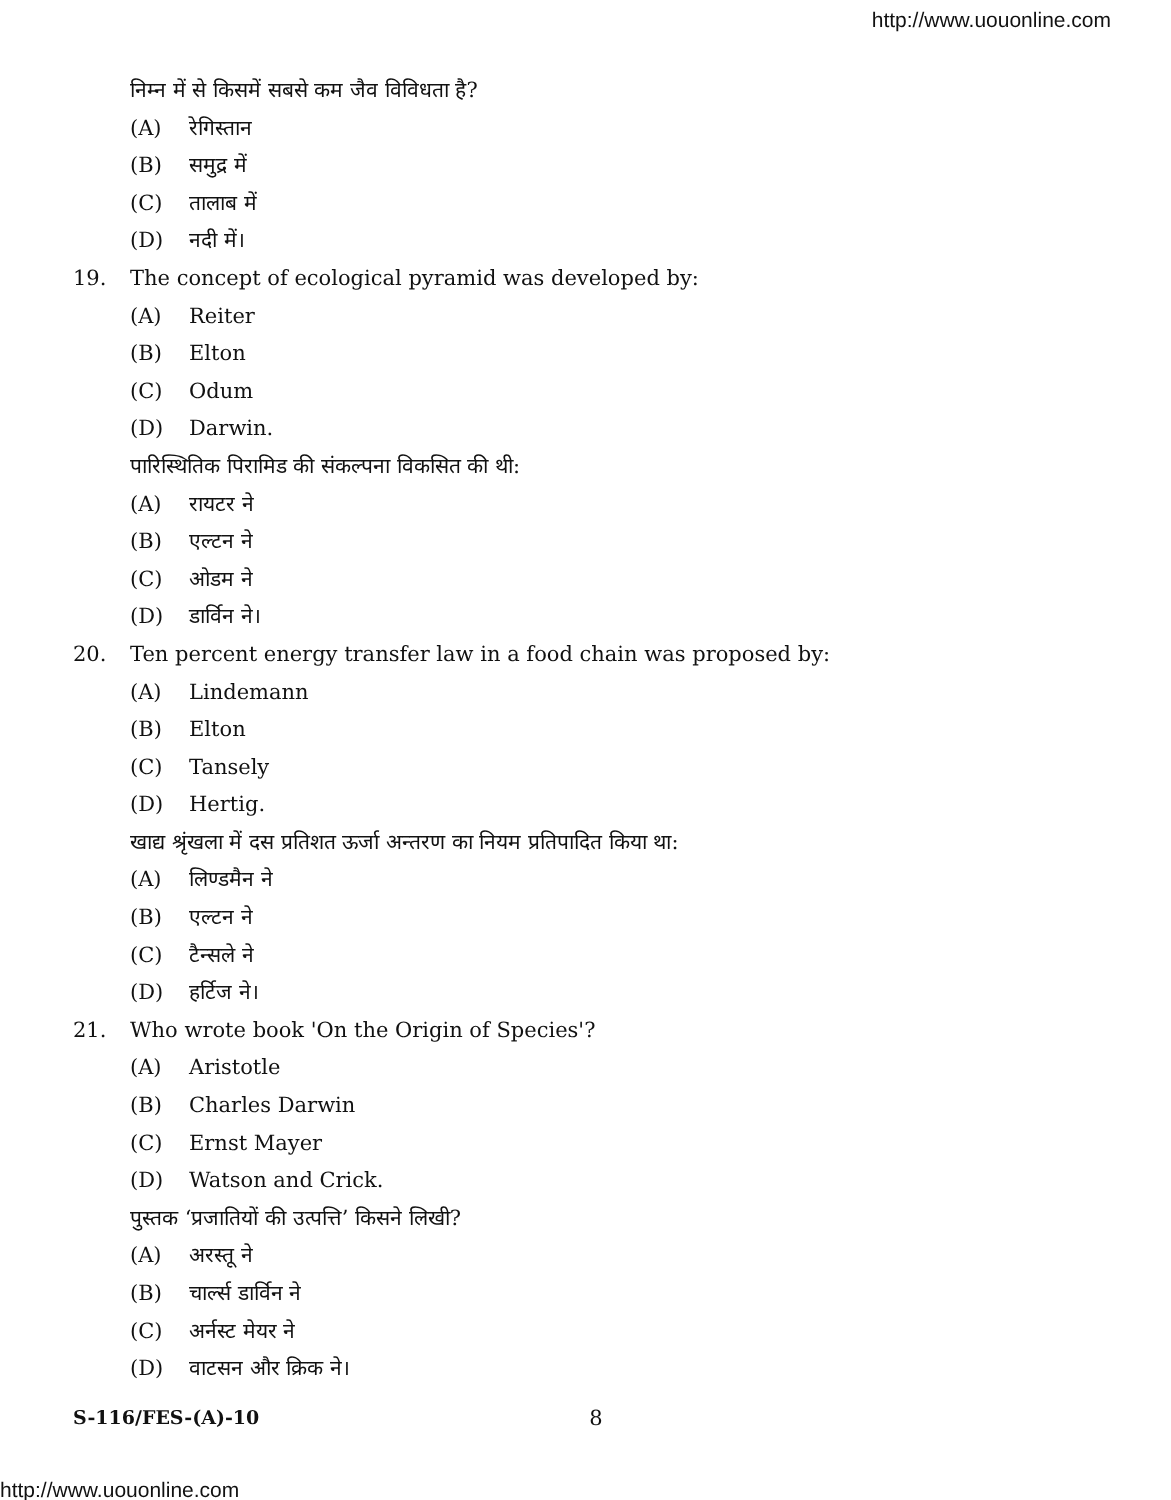http://www.uouonline.com
निम्न में से किसमें सबसे कम जैव विविधता है?
(A) रेगिस्तान
(B) समुद्र में
(C) तालाब में
(D) नदी में।
19. The concept of ecological pyramid was developed by:
(A) Reiter
(B) Elton
(C) Odum
(D) Darwin.
पारिस्थितिक पिरामिड की संकल्पना विकसित की थी:
(A) रायटर ने
(B) एल्टन ने
(C) ओडम ने
(D) डार्विन ने।
20. Ten percent energy transfer law in a food chain was proposed by:
(A) Lindemann
(B) Elton
(C) Tansely
(D) Hertig.
खाद्य श्रृंखला में दस प्रतिशत ऊर्जा अन्तरण का नियम प्रतिपादित किया था:
(A) लिण्डमैन ने
(B) एल्टन ने
(C) टैन्सले ने
(D) हर्टिज ने।
21. Who wrote book 'On the Origin of Species'?
(A) Aristotle
(B) Charles Darwin
(C) Ernst Mayer
(D) Watson and Crick.
पुस्तक ‘प्रजातियों की उत्पत्ति’ किसने लिखी?
(A) अरस्तू ने
(B) चार्ल्स डार्विन ने
(C) अर्नस्ट मेयर ने
(D) वाटसन और क्रिक ने।
S-116/FES-(A)-10 8
http://www.uouonline.com